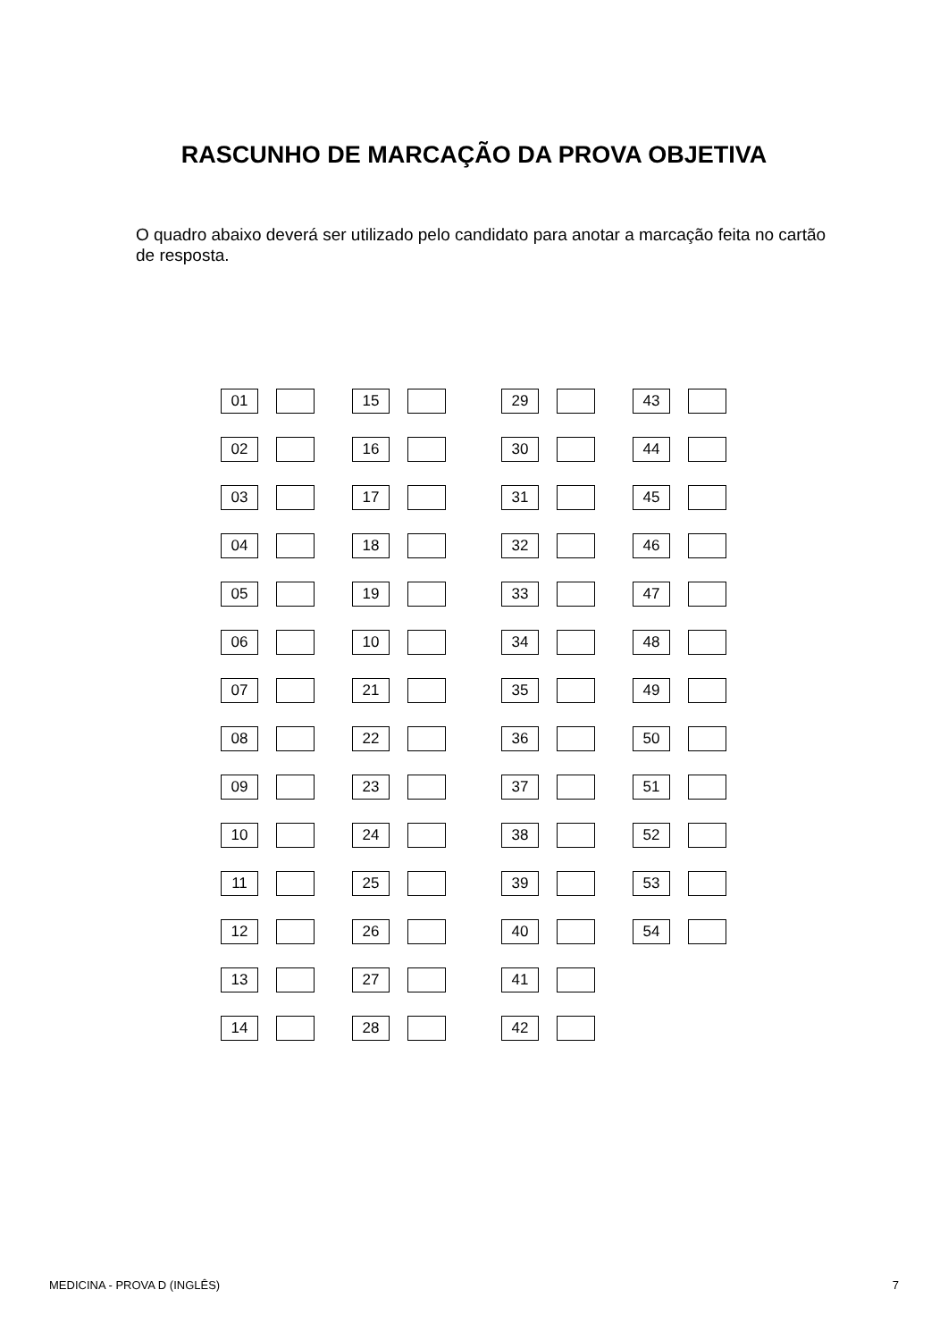RASCUNHO DE MARCAÇÃO DA PROVA OBJETIVA
O quadro abaixo deverá ser utilizado pelo candidato para anotar a marcação feita no cartão de resposta.
| 01 | | | | 15 | | | | 29 | | | | 43 | | |
| 02 | | | | 16 | | | | 30 | | | | 44 | | |
| 03 | | | | 17 | | | | 31 | | | | 45 | | |
| 04 | | | | 18 | | | | 32 | | | | 46 | | |
| 05 | | | | 19 | | | | 33 | | | | 47 | | |
| 06 | | | | 10 | | | | 34 | | | | 48 | | |
| 07 | | | | 21 | | | | 35 | | | | 49 | | |
| 08 | | | | 22 | | | | 36 | | | | 50 | | |
| 09 | | | | 23 | | | | 37 | | | | 51 | | |
| 10 | | | | 24 | | | | 38 | | | | 52 | | |
| 11 | | | | 25 | | | | 39 | | | | 53 | | |
| 12 | | | | 26 | | | | 40 | | | | 54 | | |
| 13 | | | | 27 | | | | 41 | | | | | | |
| 14 | | | | 28 | | | | 42 | | | | | | |
MEDICINA - PROVA D (INGLÊS) 7